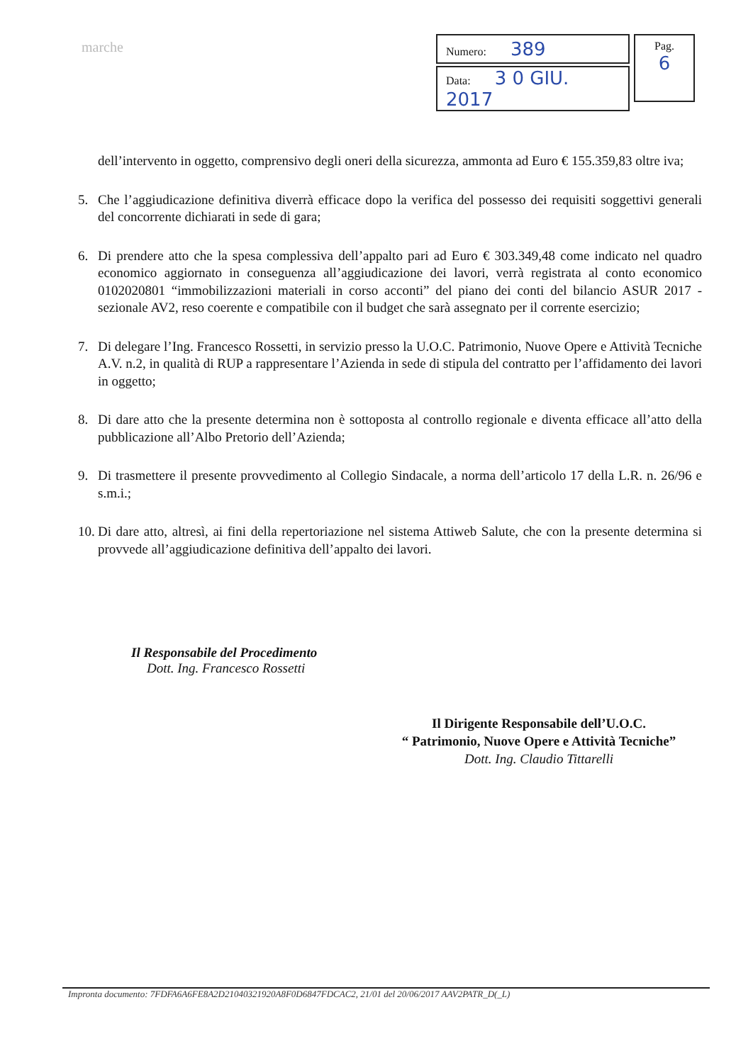marche
| Numero: 389 |
| Data: 3 0 GIU. 2017 |
Pag.
6
dell’intervento in oggetto, comprensivo degli oneri della sicurezza, ammonta ad Euro € 155.359,83 oltre iva;
5. Che l’aggiudicazione definitiva diverrà efficace dopo la verifica del possesso dei requisiti soggettivi generali del concorrente dichiarati in sede di gara;
6. Di prendere atto che la spesa complessiva dell’appalto pari ad Euro € 303.349,48 come indicato nel quadro economico aggiornato in conseguenza all’aggiudicazione dei lavori, verrà registrata al conto economico 0102020801 “immobilizzazioni materiali in corso acconti” del piano dei conti del bilancio ASUR 2017 - sezionale AV2, reso coerente e compatibile con il budget che sarà assegnato per il corrente esercizio;
7. Di delegare l’Ing. Francesco Rossetti, in servizio presso la U.O.C. Patrimonio, Nuove Opere e Attività Tecniche A.V. n.2, in qualità di RUP a rappresentare l’Azienda in sede di stipula del contratto per l’affidamento dei lavori in oggetto;
8. Di dare atto che la presente determina non è sottoposta al controllo regionale e diventa efficace all’atto della pubblicazione all’Albo Pretorio dell’Azienda;
9. Di trasmettere il presente provvedimento al Collegio Sindacale, a norma dell’articolo 17 della L.R. n. 26/96 e s.m.i.;
10.
Di dare atto, altresì, ai fini della repertoriazione nel sistema Attiweb Salute, che con la presente determina si provvede all’aggiudicazione definitiva dell’appalto dei lavori.
Il Responsabile del Procedimento
Dott. Ing. Francesco Rossetti
Il Dirigente Responsabile dell’U.O.C.
“ Patrimonio, Nuove Opere e Attività Tecniche”
Dott. Ing. Claudio Tittarelli
Impronta documento: 7FDFA6A6FE8A2D21040321920A8F0D6847FDCAC2, 21/01 del 20/06/2017 AAV2PATR_D(_L)